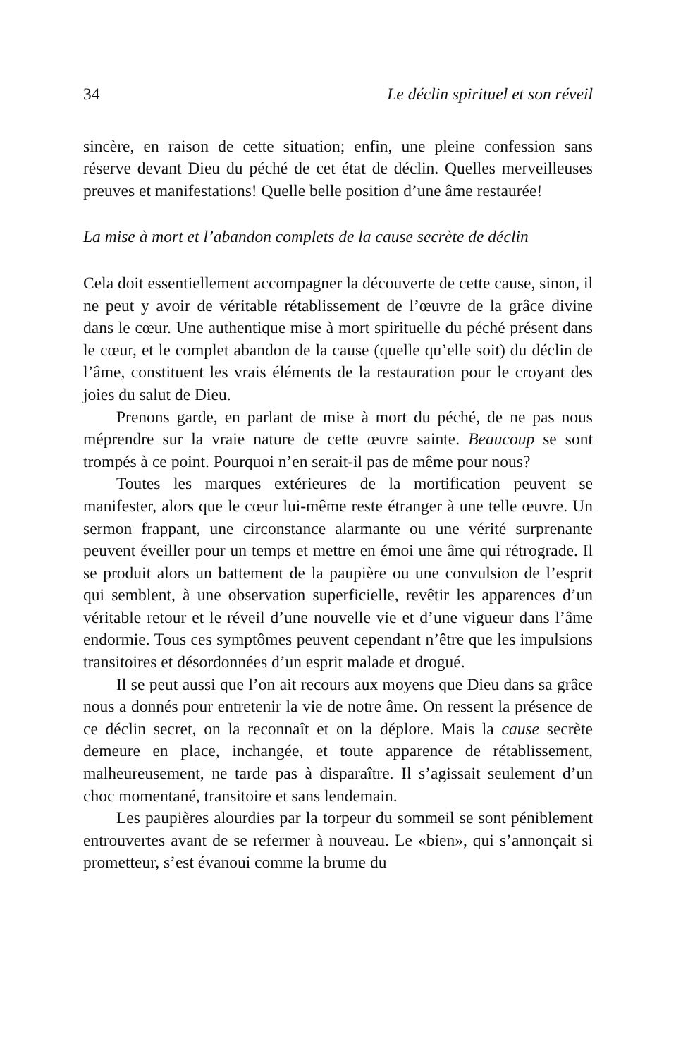34 Le déclin spirituel et son réveil
sincère, en raison de cette situation; enfin, une pleine confession sans réserve devant Dieu du péché de cet état de déclin. Quelles merveilleuses preuves et manifestations! Quelle belle position d’une âme restaurée!
La mise à mort et l’abandon complets de la cause secrète de déclin
Cela doit essentiellement accompagner la découverte de cette cause, sinon, il ne peut y avoir de véritable rétablissement de l’œuvre de la grâce divine dans le cœur. Une authentique mise à mort spirituelle du péché présent dans le cœur, et le complet abandon de la cause (quelle qu’elle soit) du déclin de l’âme, constituent les vrais éléments de la restauration pour le croyant des joies du salut de Dieu.
Prenons garde, en parlant de mise à mort du péché, de ne pas nous méprendre sur la vraie nature de cette œuvre sainte. Beaucoup se sont trompés à ce point. Pourquoi n’en serait-il pas de même pour nous?
Toutes les marques extérieures de la mortification peuvent se manifester, alors que le cœur lui-même reste étranger à une telle œuvre. Un sermon frappant, une circonstance alarmante ou une vérité surprenante peuvent éveiller pour un temps et mettre en émoi une âme qui rétrograde. Il se produit alors un battement de la paupière ou une convulsion de l’esprit qui semblent, à une observation superficielle, revêtir les apparences d’un véritable retour et le réveil d’une nouvelle vie et d’une vigueur dans l’âme endormie. Tous ces symptômes peuvent cependant n’être que les impulsions transitoires et désordonnées d’un esprit malade et drogué.
Il se peut aussi que l’on ait recours aux moyens que Dieu dans sa grâce nous a donnés pour entretenir la vie de notre âme. On ressent la présence de ce déclin secret, on la reconnaît et on la déplore. Mais la cause secrète demeure en place, inchangée, et toute apparence de rétablissement, malheureusement, ne tarde pas à disparaître. Il s’agissait seulement d’un choc momentané, transitoire et sans lendemain.
Les paupières alourdies par la torpeur du sommeil se sont péniblement entrouvertes avant de se refermer à nouveau. Le «bien», qui s’annonçait si prometteur, s’est évanoui comme la brume du